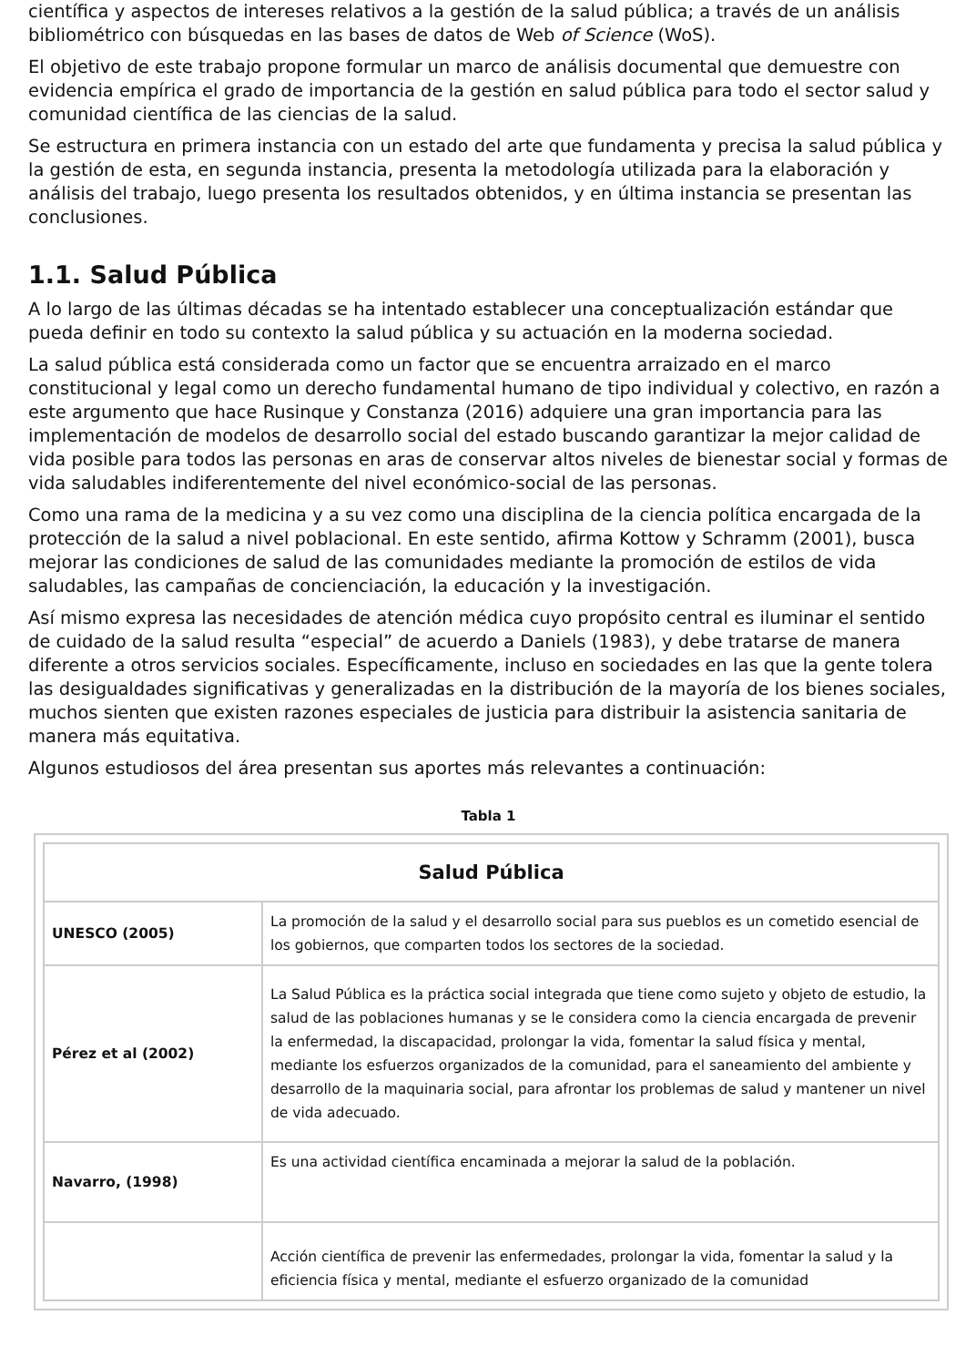científica y aspectos de intereses relativos a la gestión de la salud pública; a través de un análisis bibliométrico con búsquedas en las bases de datos de Web of Science (WoS).
El objetivo de este trabajo propone formular un marco de análisis documental que demuestre con evidencia empírica el grado de importancia de la gestión en salud pública para todo el sector salud y comunidad científica de las ciencias de la salud.
Se estructura en primera instancia con un estado del arte que fundamenta y precisa la salud pública y la gestión de esta, en segunda instancia, presenta la metodología utilizada para la elaboración y análisis del trabajo, luego presenta los resultados obtenidos, y en última instancia se presentan las conclusiones.
1.1. Salud Pública
A lo largo de las últimas décadas se ha intentado establecer una conceptualización estándar que pueda definir en todo su contexto la salud pública y su actuación en la moderna sociedad.
La salud pública está considerada como un factor que se encuentra arraizado en el marco constitucional y legal como un derecho fundamental humano de tipo individual y colectivo, en razón a este argumento que hace Rusinque y Constanza (2016) adquiere una gran importancia para las implementación de modelos de desarrollo social del estado buscando garantizar la mejor calidad de vida posible para todos las personas en aras de conservar altos niveles de bienestar social y formas de vida saludables indiferentemente del nivel económico-social de las personas.
Como una rama de la medicina y a su vez como una disciplina de la ciencia política encargada de la protección de la salud a nivel poblacional. En este sentido, afirma Kottow y Schramm (2001), busca mejorar las condiciones de salud de las comunidades mediante la promoción de estilos de vida saludables, las campañas de concienciación, la educación y la investigación.
Así mismo expresa las necesidades de atención médica cuyo propósito central es iluminar el sentido de cuidado de la salud resulta “especial” de acuerdo a Daniels (1983), y debe tratarse de manera diferente a otros servicios sociales. Específicamente, incluso en sociedades en las que la gente tolera las desigualdades significativas y generalizadas en la distribución de la mayoría de los bienes sociales, muchos sienten que existen razones especiales de justicia para distribuir la asistencia sanitaria de manera más equitativa.
Algunos estudiosos del área presentan sus aportes más relevantes a continuación:
Tabla 1
| Salud Pública | |
| --- | --- |
| UNESCO (2005) | La promoción de la salud y el desarrollo social para sus pueblos es un cometido esencial de los gobiernos, que comparten todos los sectores de la sociedad. |
| Pérez et al (2002) | La Salud Pública es la práctica social integrada que tiene como sujeto y objeto de estudio, la salud de las poblaciones humanas y se le considera como la ciencia encargada de prevenir la enfermedad, la discapacidad, prolongar la vida, fomentar la salud física y mental, mediante los esfuerzos organizados de la comunidad, para el saneamiento del ambiente y desarrollo de la maquinaria social, para afrontar los problemas de salud y mantener un nivel de vida adecuado. |
| Navarro, (1998) | Es una actividad científica encaminada a mejorar la salud de la población. |
| | Acción científica de prevenir las enfermedades, prolongar la vida, fomentar la salud y la eficiencia física y mental, mediante el esfuerzo organizado de la comunidad |